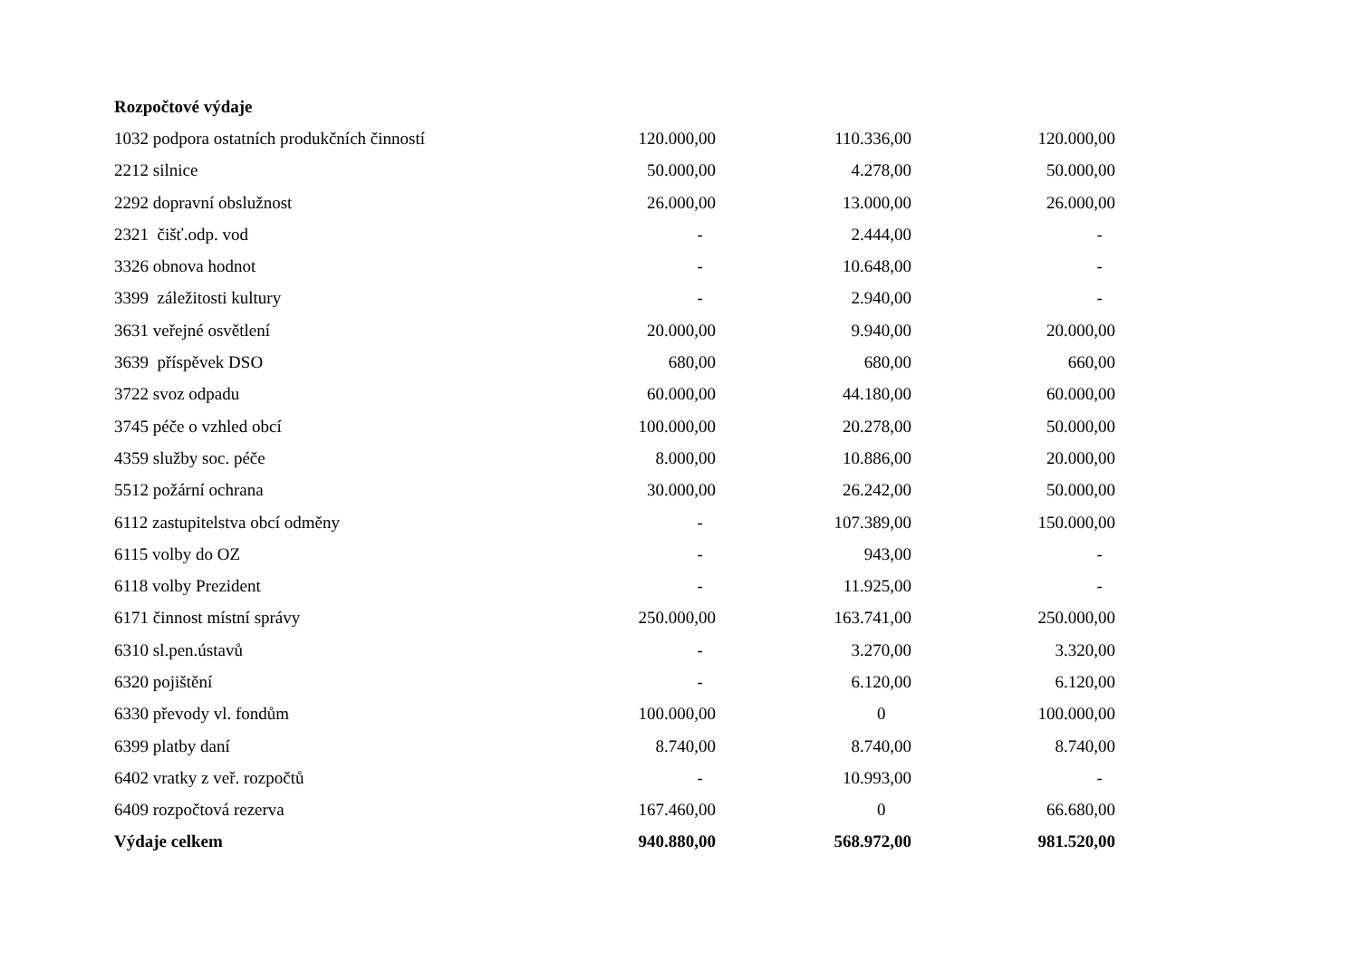| Rozpočtové výdaje | | | |
| --- | --- | --- | --- |
| 1032 podpora ostatních produkčních činností | 120.000,00 | 110.336,00 | 120.000,00 |
| 2212 silnice | 50.000,00 | 4.278,00 | 50.000,00 |
| 2292 dopravní obslužnost | 26.000,00 | 13.000,00 | 26.000,00 |
| 2321 čišť.odp. vod | - | 2.444,00 | - |
| 3326 obnova hodnot | - | 10.648,00 | - |
| 3399 záležitosti kultury | - | 2.940,00 | - |
| 3631 veřejné osvětlení | 20.000,00 | 9.940,00 | 20.000,00 |
| 3639 příspěvek DSO | 680,00 | 680,00 | 660,00 |
| 3722 svoz odpadu | 60.000,00 | 44.180,00 | 60.000,00 |
| 3745 péče o vzhled obcí | 100.000,00 | 20.278,00 | 50.000,00 |
| 4359 služby soc. péče | 8.000,00 | 10.886,00 | 20.000,00 |
| 5512 požární ochrana | 30.000,00 | 26.242,00 | 50.000,00 |
| 6112 zastupitelstva obcí odměny | - | 107.389,00 | 150.000,00 |
| 6115 volby do OZ | - | 943,00 | - |
| 6118 volby Prezident | - | 11.925,00 | - |
| 6171 činnost místní správy | 250.000,00 | 163.741,00 | 250.000,00 |
| 6310 sl.pen.ústavů | - | 3.270,00 | 3.320,00 |
| 6320 pojištění | - | 6.120,00 | 6.120,00 |
| 6330 převody vl. fondům | 100.000,00 | 0 | 100.000,00 |
| 6399 platby daní | 8.740,00 | 8.740,00 | 8.740,00 |
| 6402 vratky z veř. rozpočtů | - | 10.993,00 | - |
| 6409 rozpočtová rezerva | 167.460,00 | 0 | 66.680,00 |
| Výdaje celkem | 940.880,00 | 568.972,00 | 981.520,00 |